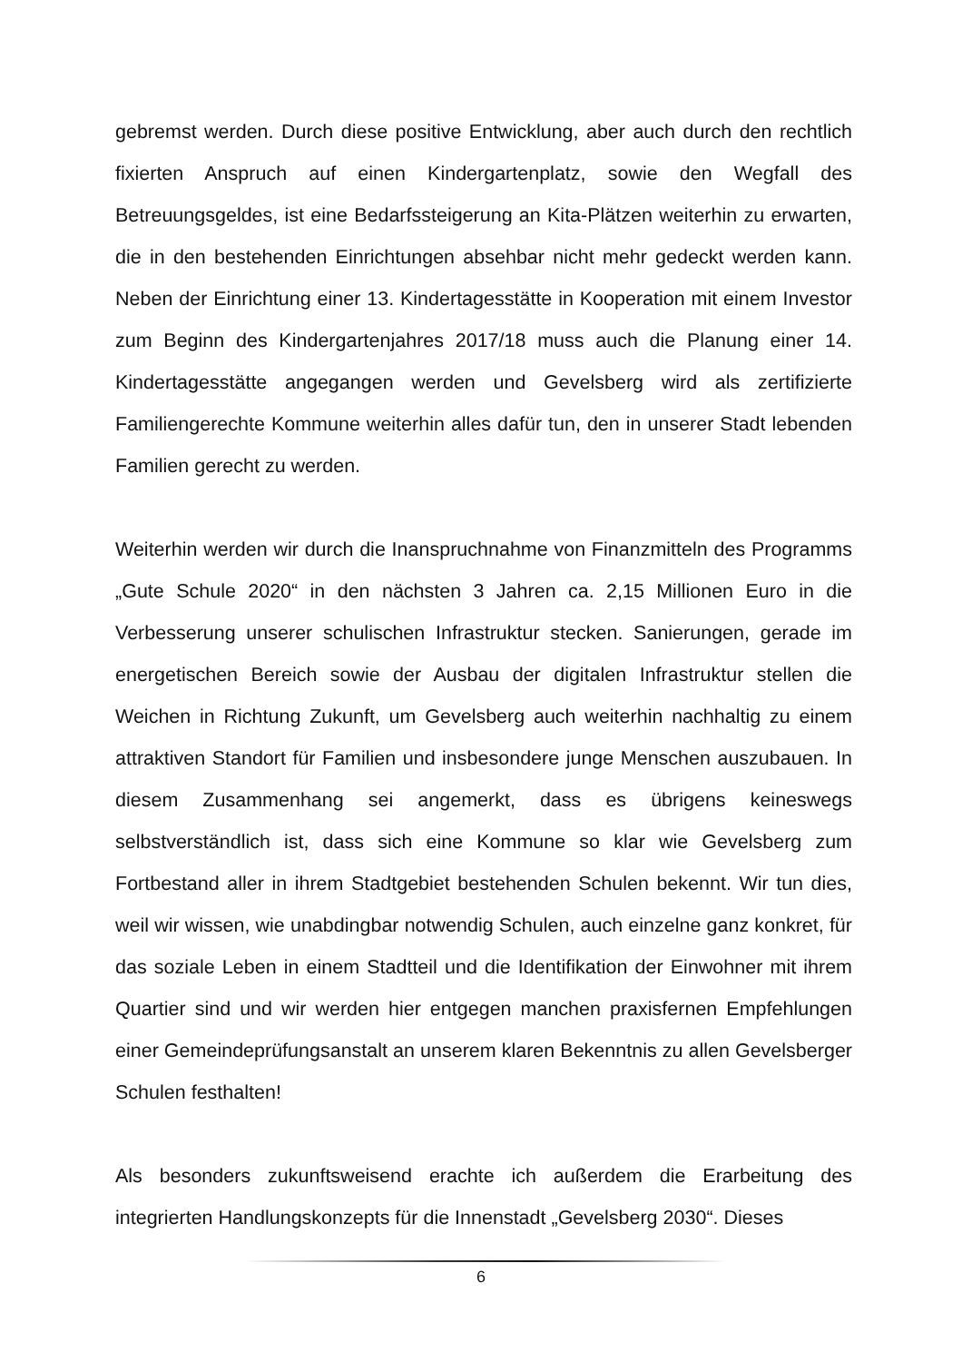gebremst werden. Durch diese positive Entwicklung, aber auch durch den rechtlich fixierten Anspruch auf einen Kindergartenplatz, sowie den Wegfall des Betreuungsgeldes, ist eine Bedarfssteigerung an Kita-Plätzen weiterhin zu erwarten, die in den bestehenden Einrichtungen absehbar nicht mehr gedeckt werden kann. Neben der Einrichtung einer 13. Kindertagesstätte in Kooperation mit einem Investor zum Beginn des Kindergartenjahres 2017/18 muss auch die Planung einer 14. Kindertagesstätte angegangen werden und Gevelsberg wird als zertifizierte Familiengerechte Kommune weiterhin alles dafür tun, den in unserer Stadt lebenden Familien gerecht zu werden.
Weiterhin werden wir durch die Inanspruchnahme von Finanzmitteln des Programms „Gute Schule 2020“ in den nächsten 3 Jahren ca. 2,15 Millionen Euro in die Verbesserung unserer schulischen Infrastruktur stecken. Sanierungen, gerade im energetischen Bereich sowie der Ausbau der digitalen Infrastruktur stellen die Weichen in Richtung Zukunft, um Gevelsberg auch weiterhin nachhaltig zu einem attraktiven Standort für Familien und insbesondere junge Menschen auszubauen. In diesem Zusammenhang sei angemerkt, dass es übrigens keineswegs selbstverständlich ist, dass sich eine Kommune so klar wie Gevelsberg zum Fortbestand aller in ihrem Stadtgebiet bestehenden Schulen bekennt. Wir tun dies, weil wir wissen, wie unabdingbar notwendig Schulen, auch einzelne ganz konkret, für das soziale Leben in einem Stadtteil und die Identifikation der Einwohner mit ihrem Quartier sind und wir werden hier entgegen manchen praxisfernen Empfehlungen einer Gemeindeprüfungsanstalt an unserem klaren Bekenntnis zu allen Gevelsberger Schulen festhalten!
Als besonders zukunftsweisend erachte ich außerdem die Erarbeitung des integrierten Handlungskonzepts für die Innenstadt „Gevelsberg 2030“. Dieses
6